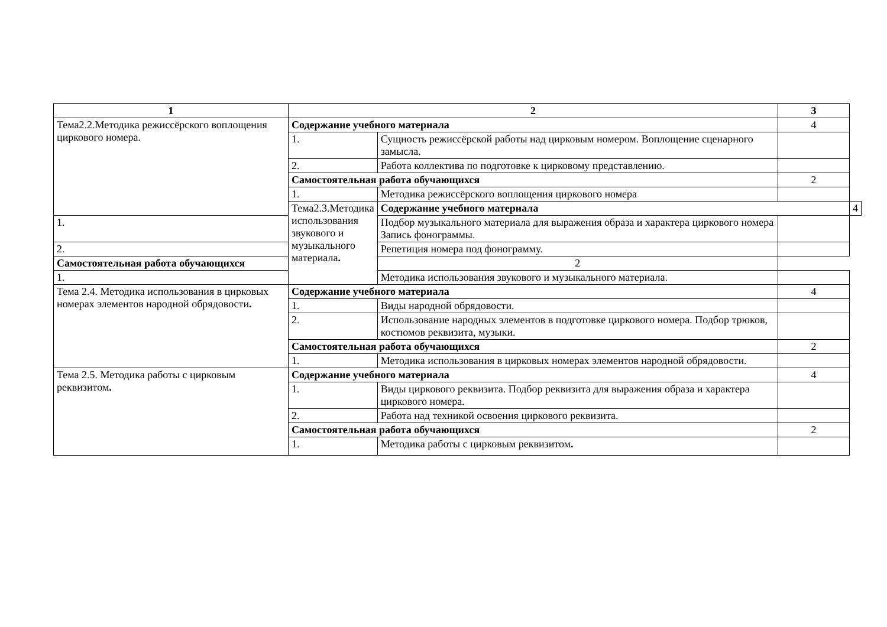| 1 | 2 | | 3 | |
| --- | --- | --- | --- | --- |
| Тема2.2.Методика режиссёрского воплощения циркового номера. | Содержание учебного материала | | 4 | |
| | 1. | Сущность режиссёрской работы над цирковым номером. Воплощение сценарного замысла. | | |
| | 2. | Работа коллектива по подготовке к цирковому представлению. | | |
| | Самостоятельная работа обучающихся | | 2 | |
| | 1. | Методика режиссёрского воплощения циркового номера | | |
| | Тема2.3.Методика использования звукового и музыкального материала . | Содержание учебного материала | | 4 |
| 1. | | Подбор музыкального материала для выражения образа и характера циркового номера Запись фонограммы. | | |
| 2. | | Репетиция номера под фонограмму. | | |
| Самостоятельная работа обучающихся | | 2 | | |
| 1. | | Методика использования звукового и музыкального материала. | | |
| Тема 2.4. Методика использования в цирковых номерах элементов народной обрядовости . | Содержание учебного материала | | 4 | |
| | 1. | Виды народной обрядовости. | | |
| | 2. | Использование народных элементов в подготовке циркового номера. Подбор трюков, костюмов реквизита, музыки. | | |
| | Самостоятельная работа обучающихся | | 2 | |
| | 1. | Методика использования в цирковых номерах элементов народной обрядовости. | | |
| Тема 2.5. Методика работы с цирковым реквизитом . | Содержание учебного материала | | 4 | |
| | 1. | Виды циркового реквизита. Подбор реквизита для выражения образа и характера циркового номера. | | |
| | 2. | Работа над техникой освоения циркового реквизита. | | |
| | Самостоятельная работа обучающихся | | 2 | |
| | 1. | Методика работы с цирковым реквизитом . | | |